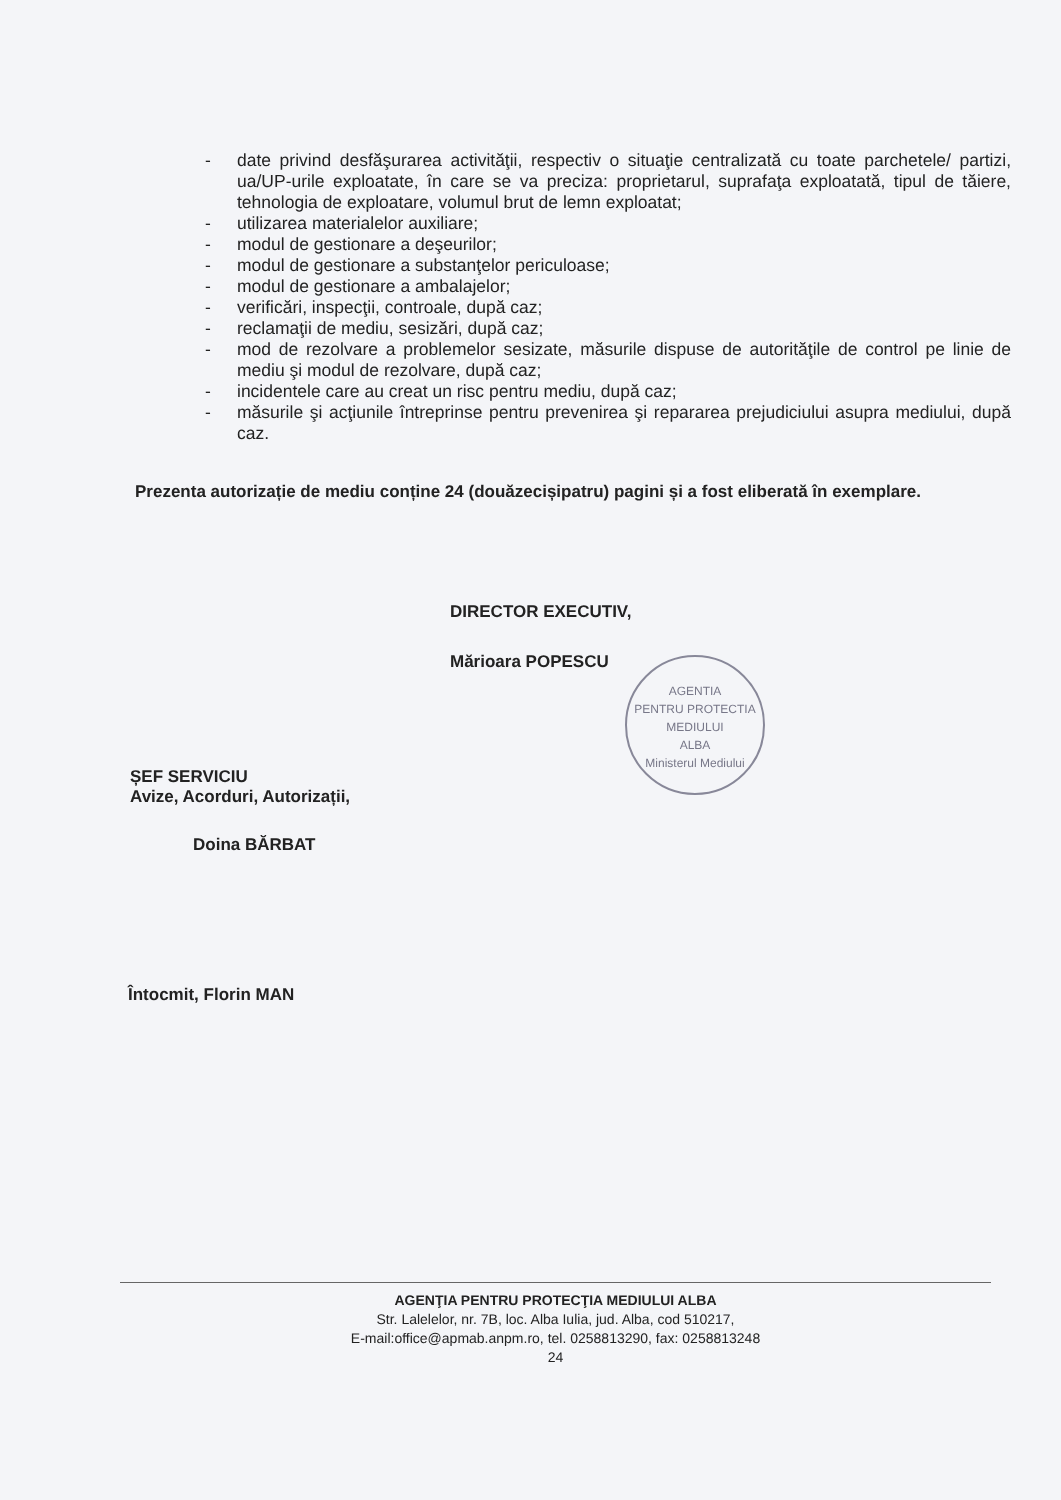- date privind desfăşurarea activităţii, respectiv o situaţie centralizată cu toate parchetele/ partizi, ua/UP-urile exploatate, în care se va preciza: proprietarul, suprafaţa exploatată, tipul de tăiere, tehnologia de exploatare, volumul brut de lemn exploatat;
- utilizarea materialelor auxiliare;
- modul de gestionare a deşeurilor;
- modul de gestionare a substanţelor periculoase;
- modul de gestionare a ambalajelor;
- verificări, inspecţii, controale, după caz;
- reclamaţii de mediu, sesizări, după caz;
- mod de rezolvare a problemelor sesizate, măsurile dispuse de autorităţile de control pe linie de mediu şi modul de rezolvare, după caz;
- incidentele care au creat un risc pentru mediu, după caz;
- măsurile şi acţiunile întreprinse pentru prevenirea şi repararea prejudiciului asupra mediului, după caz.
Prezenta autorizație de mediu conține 24 (douăzecișipatru) pagini și a fost eliberată în exemplare.
DIRECTOR EXECUTIV,
Mărioara POPESCU
AGENTIA
PENTRU PROTECTIA
MEDIULUI
ALBA
Ministerul Mediului
ȘEF SERVICIU
Avize, Acorduri, Autorizații,
Doina BĂRBAT
Întocmit, Florin MAN
AGENŢIA PENTRU PROTECŢIA MEDIULUI ALBA
Str. Lalelelor, nr. 7B, loc. Alba Iulia, jud. Alba, cod 510217,
E-mail:office@apmab.anpm.ro, tel. 0258813290, fax: 0258813248
24